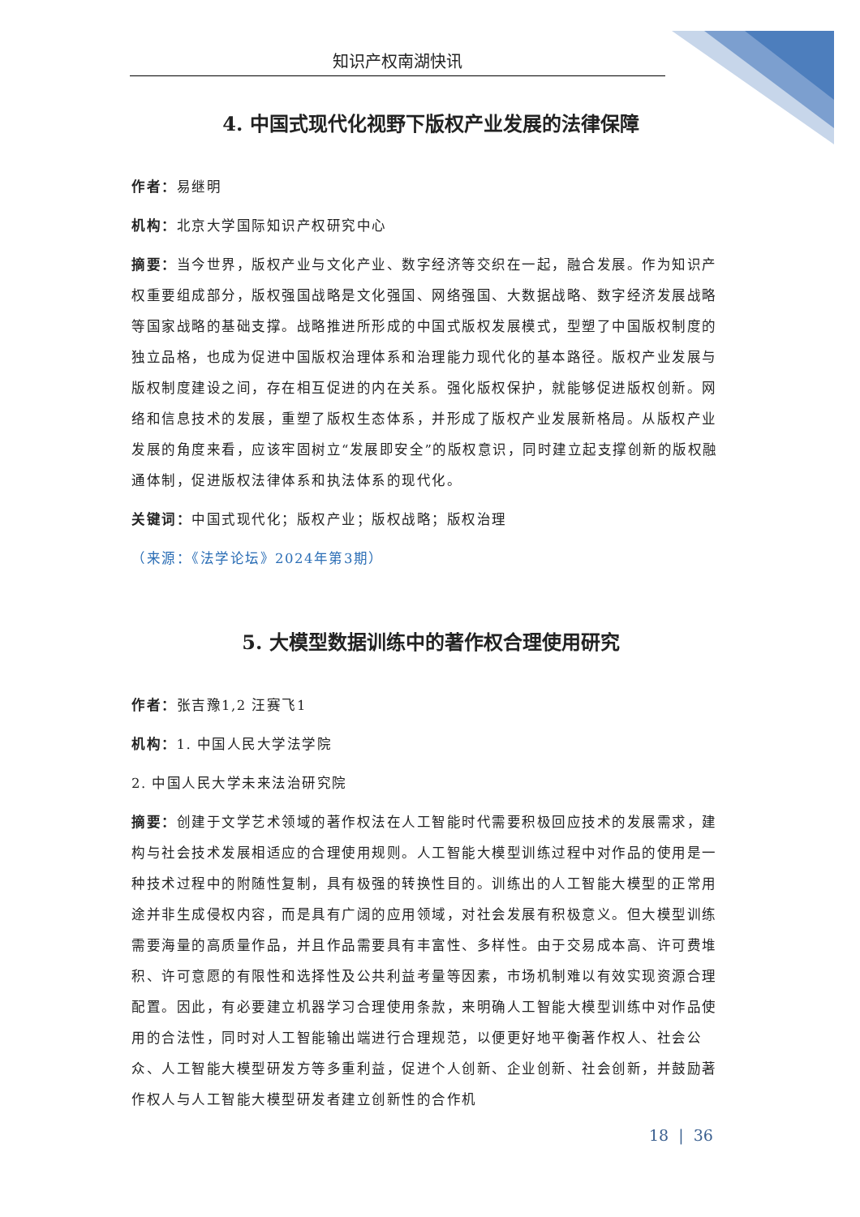知识产权南湖快讯
4. 中国式现代化视野下版权产业发展的法律保障
作者：易继明
机构：北京大学国际知识产权研究中心
摘要：当今世界，版权产业与文化产业、数字经济等交织在一起，融合发展。作为知识产权重要组成部分，版权强国战略是文化强国、网络强国、大数据战略、数字经济发展战略等国家战略的基础支撑。战略推进所形成的中国式版权发展模式，型塑了中国版权制度的独立品格，也成为促进中国版权治理体系和治理能力现代化的基本路径。版权产业发展与版权制度建设之间，存在相互促进的内在关系。强化版权保护，就能够促进版权创新。网络和信息技术的发展，重塑了版权生态体系，并形成了版权产业发展新格局。从版权产业发展的角度来看，应该牢固树立“发展即安全”的版权意识，同时建立起支撑创新的版权融通体制，促进版权法律体系和执法体系的现代化。
关键词：中国式现代化；版权产业；版权战略；版权治理
（来源：《法学论坛》2024年第3期）
5. 大模型数据训练中的著作权合理使用研究
作者：张吉豫1,2 汪赛飞1
机构：1. 中国人民大学法学院
2. 中国人民大学未来法治研究院
摘要：创建于文学艺术领域的著作权法在人工智能时代需要积极回应技术的发展需求，建构与社会技术发展相适应的合理使用规则。人工智能大模型训练过程中对作品的使用是一种技术过程中的附随性复制，具有极强的转换性目的。训练出的人工智能大模型的正常用途并非生成侵权内容，而是具有广阔的应用领域，对社会发展有积极意义。但大模型训练需要海量的高质量作品，并且作品需要具有丰富性、多样性。由于交易成本高、许可费堆积、许可意愿的有限性和选择性及公共利益考量等因素，市场机制难以有效实现资源合理配置。因此，有必要建立机器学习合理使用条款，来明确人工智能大模型训练中对作品使用的合法性，同时对人工智能输出端进行合理规范，以便更好地平衡著作权人、社会公众、人工智能大模型研发方等多重利益，促进个人创新、企业创新、社会创新，并鼓励著作权人与人工智能大模型研发者建立创新性的合作机
18 | 36